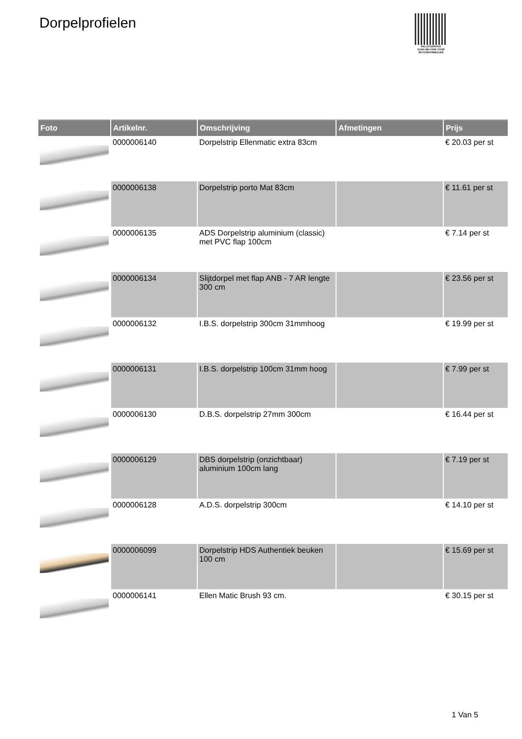Dorpelprofielen
PALLETSERVICE
SCAN QR-CODE VOOR RETOURFORMULIER
| Foto | Artikelnr. | Omschrijving | Afmetingen | Prijs |
| --- | --- | --- | --- | --- |
| | 0000006140 | Dorpelstrip Ellenmatic extra 83cm | | € 20.03 per st |
| | 0000006138 | Dorpelstrip porto Mat 83cm | | € 11.61 per st |
| | 0000006135 | ADS Dorpelstrip aluminium (classic) met PVC flap 100cm | | € 7.14 per st |
| | 0000006134 | Slijtdorpel met flap ANB - 7 AR lengte 300 cm | | € 23.56 per st |
| | 0000006132 | I.B.S. dorpelstrip 300cm 31mmhoog | | € 19.99 per st |
| | 0000006131 | I.B.S. dorpelstrip 100cm 31mm hoog | | € 7.99 per st |
| | 0000006130 | D.B.S. dorpelstrip 27mm 300cm | | € 16.44 per st |
| | 0000006129 | DBS dorpelstrip (onzichtbaar) aluminium 100cm lang | | € 7.19 per st |
| | 0000006128 | A.D.S. dorpelstrip 300cm | | € 14.10 per st |
| | 0000006099 | Dorpelstrip HDS Authentiek beuken 100 cm | | € 15.69 per st |
| | 0000006141 | Ellen Matic Brush 93 cm. | | € 30.15 per st |
1 Van 5